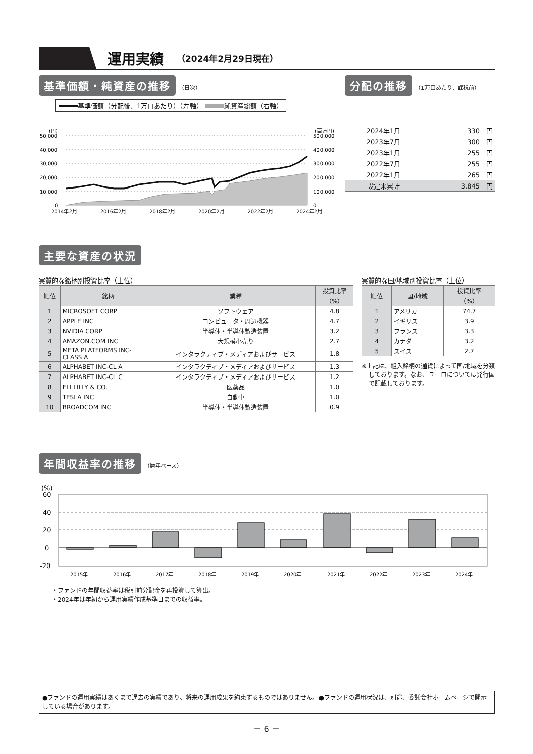運用実績
（2024年2月29日現在）
基準価額・純資産の推移 （日次）
基準価額（分配後、1万口あたり）（左軸） 純資産総額（右軸）
(円)
(百万円)
50,000
40,000
30,000
20,000
10,000
0
500,000
400,000
300,000
200,000
100,000
0
2014年2月 2016年2月 2018年2月 2020年2月 2022年2月 2024年2月
分配の推移 （1万口あたり、課税前）
| 2024年1月 | 330 円 |
| 2023年7月 | 300 円 |
| 2023年1月 | 255 円 |
| 2022年7月 | 255 円 |
| 2022年1月 | 265 円 |
| 設定来累計 | 3,845 円 |
主要な資産の状況
実質的な銘柄別投資比率（上位）
| 順位 | 銘柄 | 業種 | 投資比率 （%） |
| --- | --- | --- | --- |
| 1 | MICROSOFT CORP | ソフトウェア | 4.8 |
| 2 | APPLE INC | コンピュータ・周辺機器 | 4.7 |
| 3 | NVIDIA CORP | 半導体・半導体製造装置 | 3.2 |
| 4 | AMAZON.COM INC | 大規模小売り | 2.7 |
| 5 | META PLATFORMS INC- CLASS A | インタラクティブ・メディアおよびサービス | 1.8 |
| 6 | ALPHABET INC-CL A | インタラクティブ・メディアおよびサービス | 1.3 |
| 7 | ALPHABET INC-CL C | インタラクティブ・メディアおよびサービス | 1.2 |
| 8 | ELI LILLY & CO. | 医薬品 | 1.0 |
| 9 | TESLA INC | 自動車 | 1.0 |
| 10 | BROADCOM INC | 半導体・半導体製造装置 | 0.9 |
実質的な国/地域別投資比率（上位）
| 順位 | 国/地域 | 投資比率 （%） |
| --- | --- | --- |
| 1 | アメリカ | 74.7 |
| 2 | イギリス | 3.9 |
| 3 | フランス | 3.3 |
| 4 | カナダ | 3.2 |
| 5 | スイス | 2.7 |
※上記は、組入銘柄の通貨によって国/地域を分類しております。なお、ユーロについては発行国で記載しております。
年間収益率の推移 （暦年ベース）
(%)
60
40
20
0
-20
2015年
2016年
2017年
2018年
2019年
2020年
2021年
2022年
2023年
2024年
・ファンドの年間収益率は税引前分配金を再投資して算出。
・2024年は年初から運用実績作成基準日までの収益率。
●ファンドの運用実績はあくまで過去の実績であり、将来の運用成果を約束するものではありません。●ファンドの運用状況は、別途、委託会社ホームページで開示している場合があります。
－ 6 －